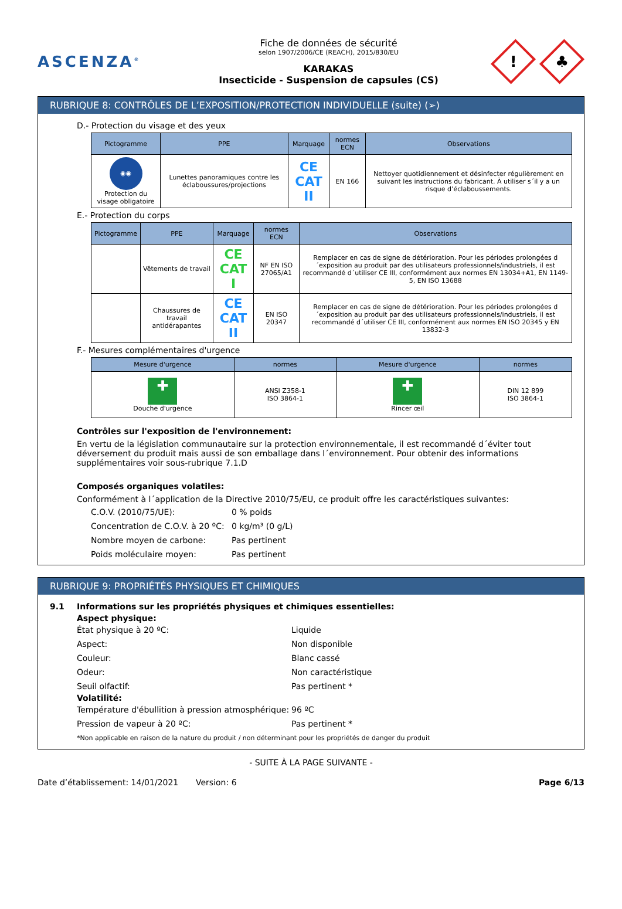ASCENZA<sup>®</sup>
Fiche de données de sécurité
selon 1907/2006/CE (REACH), 2015/830/EU
KARAKAS
Insecticide - Suspension de capsules (CS)
!
♣
RUBRIQUE 8: CONTRÔLES DE L’EXPOSITION/PROTECTION INDIVIDUELLE (suite) (➢)
D.- Protection du visage et des yeux
| Pictogramme | PPE | Marquage | normes ECN | Observations |
| --- | --- | --- | --- | --- |
| ◉◉ Protection du visage obligatoire | Lunettes panoramiques contre les éclaboussures/projections | CE CAT II | EN 166 | Nettoyer quotidiennement et désinfecter régulièrement en suivant les instructions du fabricant. À utiliser s´il y a un risque d’éclaboussements. |
E.- Protection du corps
| Pictogramme | PPE | Marquage | normes ECN | Observations |
| --- | --- | --- | --- | --- |
| | Vêtements de travail | CE CAT I | NF EN ISO 27065/A1 | Remplacer en cas de signe de détérioration. Pour les périodes prolongées d´exposition au produit par des utilisateurs professionnels/industriels, il est recommandé d´utiliser CE III, conformément aux normes EN 13034+A1, EN 1149-5, EN ISO 13688 |
| | Chaussures de travail antidérapantes | CE CAT II | EN ISO 20347 | Remplacer en cas de signe de détérioration. Pour les périodes prolongées d´exposition au produit par des utilisateurs professionnels/industriels, il est recommandé d´utiliser CE III, conformément aux normes EN ISO 20345 y EN 13832-3 |
F.- Mesures complémentaires d'urgence
| Mesure d'urgence | normes | Mesure d'urgence | normes |
| --- | --- | --- | --- |
| ✚ Douche d'urgence | ANSI Z358-1 ISO 3864-1 | ✚ Rincer œil | DIN 12 899 ISO 3864-1 |
Contrôles sur l'exposition de l'environnement:
En vertu de la législation communautaire sur la protection environnementale, il est recommandé d´éviter tout déversement du produit mais aussi de son emballage dans l´environnement. Pour obtenir des informations supplémentaires voir sous-rubrique 7.1.D
Composés organiques volatiles:
Conformément à l´application de la Directive 2010/75/EU, ce produit offre les caractéristiques suivantes:
C.O.V. (2010/75/UE):
0 % poids
Concentration de C.O.V. à 20 ºC:
0 kg/m³ (0 g/L)
Nombre moyen de carbone:
Pas pertinent
Poids moléculaire moyen:
Pas pertinent
RUBRIQUE 9: PROPRIÉTÉS PHYSIQUES ET CHIMIQUES
9.1 Informations sur les propriétés physiques et chimiques essentielles:
Aspect physique:
État physique à 20 ºC:
Liquide
Aspect:
Non disponible
Couleur:
Blanc cassé
Odeur:
Non caractéristique
Seuil olfactif:
Pas pertinent *
Volatilité:
Température d'ébullition à pression atmosphérique:
96 ºC
Pression de vapeur à 20 ºC:
Pas pertinent *
*Non applicable en raison de la nature du produit / non déterminant pour les propriétés de danger du produit
- SUITE À LA PAGE SUIVANTE -
Date d’établissement: 14/01/2021 Version: 6 Page 6/13